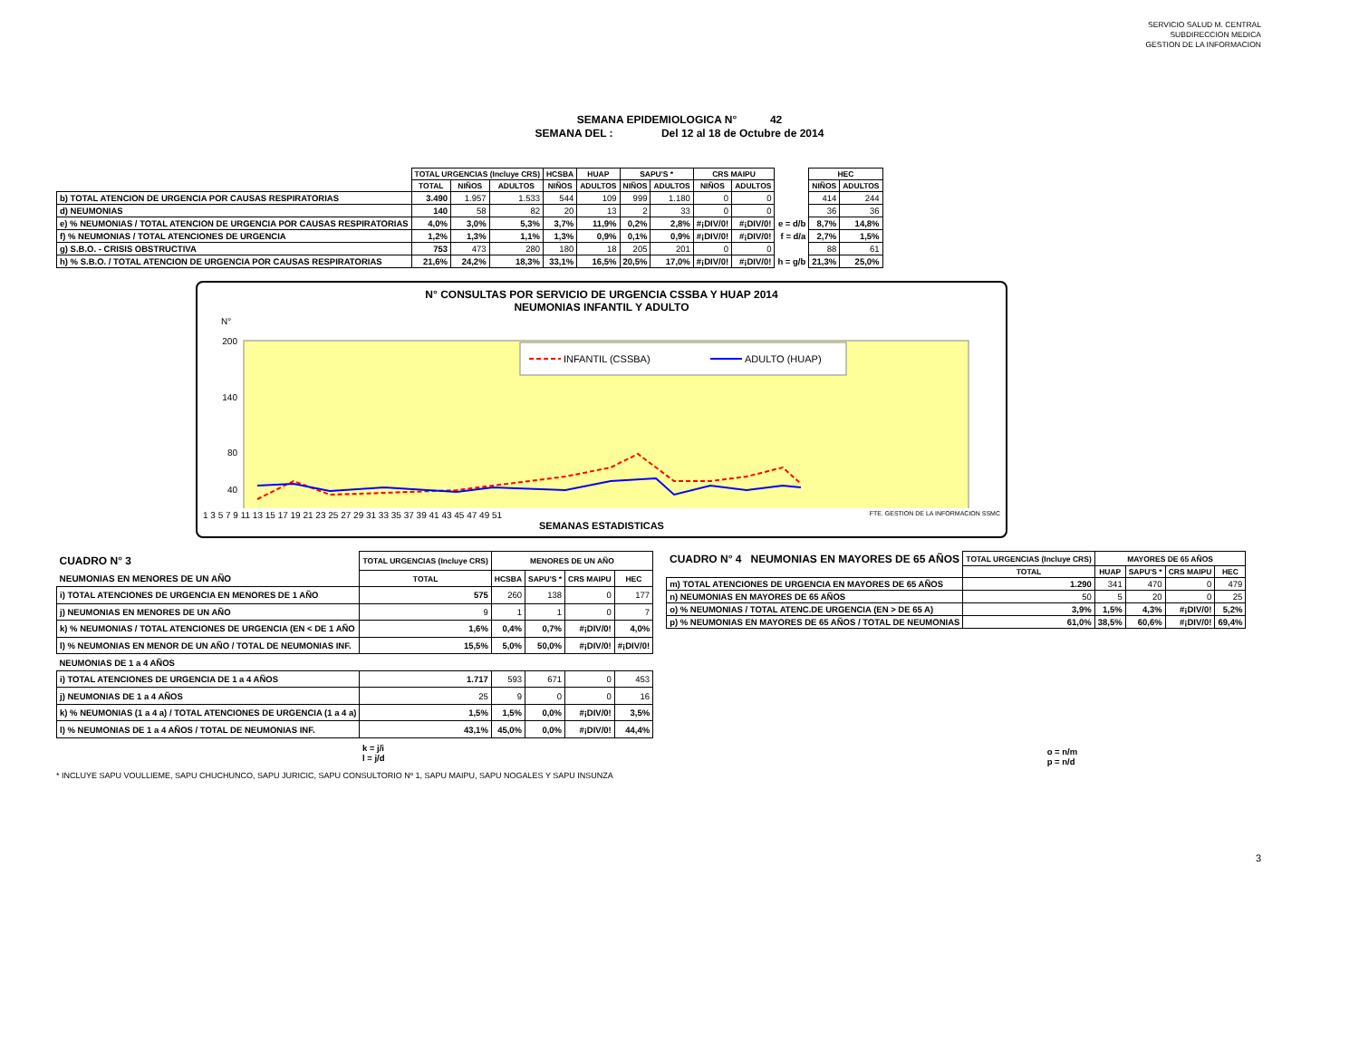SERVICIO SALUD M. CENTRAL
SUBDIRECCION MEDICA
GESTION DE LA INFORMACION
SEMANA EPIDEMIOLOGICA N° 42
SEMANA DEL : Del 12 al 18 de Octubre de 2014
| | TOTAL URGENCIAS (Incluye CRS) | | | HCSBA | HUAP | SAPU'S * | | CRS MAIPU | | | HEC | |
| --- | --- | --- | --- | --- | --- | --- | --- | --- | --- | --- | --- | --- |
| | TOTAL | NIÑOS | ADULTOS | NIÑOS | ADULTOS | NIÑOS | ADULTOS | NIÑOS | ADULTOS | | NIÑOS | ADULTOS |
| b) TOTAL ATENCION DE URGENCIA POR CAUSAS RESPIRATORIAS | 3.490 | 1.957 | 1.533 | 544 | 109 | 999 | 1.180 | 0 | 0 | | 414 | 244 |
| d) NEUMONIAS | 140 | 58 | 82 | 20 | 13 | 2 | 33 | 0 | 0 | | 36 | 36 |
| e) % NEUMONIAS / TOTAL ATENCION DE URGENCIA POR CAUSAS RESPIRATORIAS | 4,0% | 3,0% | 5,3% | 3,7% | 11,9% | 0,2% | 2,8% | #¡DIV/0! | #¡DIV/0! | e = d/b | 8,7% | 14,8% |
| f) % NEUMONIAS / TOTAL ATENCIONES DE URGENCIA | 1,2% | 1,3% | 1,1% | 1,3% | 0,9% | 0,1% | 0,9% | #¡DIV/0! | #¡DIV/0! | f = d/a | 2,7% | 1,5% |
| g) S.B.O. - CRISIS OBSTRUCTIVA | 753 | 473 | 280 | 180 | 18 | 205 | 201 | 0 | 0 | | 88 | 61 |
| h) % S.B.O. / TOTAL ATENCION DE URGENCIA POR CAUSAS RESPIRATORIAS | 21,6% | 24,2% | 18,3% | 33,1% | 16,5% | 20,5% | 17,0% | #¡DIV/0! | #¡DIV/0! | h = g/b | 21,3% | 25,0% |
N° CONSULTAS POR SERVICIO DE URGENCIA CSSBA Y HUAP 2014
NEUMONIAS INFANTIL Y ADULTO
N°
200
140
80
40
INFANTIL (CSSBA)
ADULTO (HUAP)
1 3 5 7 9 11 13 15 17 19 21 23 25 27 29 31 33 35 37 39 41 43 45 47 49 51 FTE. GESTION DE LA INFORMACION SSMC
SEMANAS ESTADISTICAS
| CUADRO N° 3 | TOTAL URGENCIAS (Incluye CRS) | MENORES DE UN AÑO | | | |
| --- | --- | --- | --- | --- | --- |
| NEUMONIAS EN MENORES DE UN AÑO | TOTAL | HCSBA | SAPU'S * | CRS MAIPU | HEC |
| i) TOTAL ATENCIONES DE URGENCIA EN MENORES DE 1 AÑO | 575 | 260 | 138 | 0 | 177 |
| j) NEUMONIAS EN MENORES DE UN AÑO | 9 | 1 | 1 | 0 | 7 |
| k) % NEUMONIAS / TOTAL ATENCIONES DE URGENCIA (EN < DE 1 AÑO | 1,6% | 0,4% | 0,7% | #¡DIV/0! | 4,0% |
| l) % NEUMONIAS EN MENOR DE UN AÑO / TOTAL DE NEUMONIAS INF. | 15,5% | 5,0% | 50,0% | #¡DIV/0! | #¡DIV/0! |
| NEUMONIAS DE 1 a 4 AÑOS | | | | | |
| i) TOTAL ATENCIONES DE URGENCIA DE 1 a 4 AÑOS | 1.717 | 593 | 671 | 0 | 453 |
| j) NEUMONIAS DE 1 a 4 AÑOS | 25 | 9 | 0 | 0 | 16 |
| k) % NEUMONIAS (1 a 4 a) / TOTAL ATENCIONES DE URGENCIA (1 a 4 a) | 1,5% | 1,5% | 0,0% | #¡DIV/0! | 3,5% |
| l) % NEUMONIAS DE 1 a 4 AÑOS / TOTAL DE NEUMONIAS INF. | 43,1% | 45,0% | 0,0% | #¡DIV/0! | 44,4% |
| | k = j/i l = j/d | | | | |
| CUADRO N° 4 NEUMONIAS EN MAYORES DE 65 AÑOS | TOTAL URGENCIAS (Incluye CRS) | MAYORES DE 65 AÑOS | | | |
| --- | --- | --- | --- | --- | --- |
| | TOTAL | HUAP | SAPU'S * | CRS MAIPU | HEC |
| m) TOTAL ATENCIONES DE URGENCIA EN MAYORES DE 65 AÑOS | 1.290 | 341 | 470 | 0 | 479 |
| n) NEUMONIAS EN MAYORES DE 65 AÑOS | 50 | 5 | 20 | 0 | 25 |
| o) % NEUMONIAS / TOTAL ATENC.DE URGENCIA (EN > DE 65 A) | 3,9% | 1,5% | 4,3% | #¡DIV/0! | 5,2% |
| p) % NEUMONIAS EN MAYORES DE 65 AÑOS / TOTAL DE NEUMONIAS | 61,0% | 38,5% | 60,6% | #¡DIV/0! | 69,4% |
| o = n/m p = n/d | | | | | |
* INCLUYE SAPU VOULLIEME, SAPU CHUCHUNCO, SAPU JURICIC, SAPU CONSULTORIO Nº 1, SAPU MAIPU, SAPU NOGALES Y SAPU INSUNZA
3